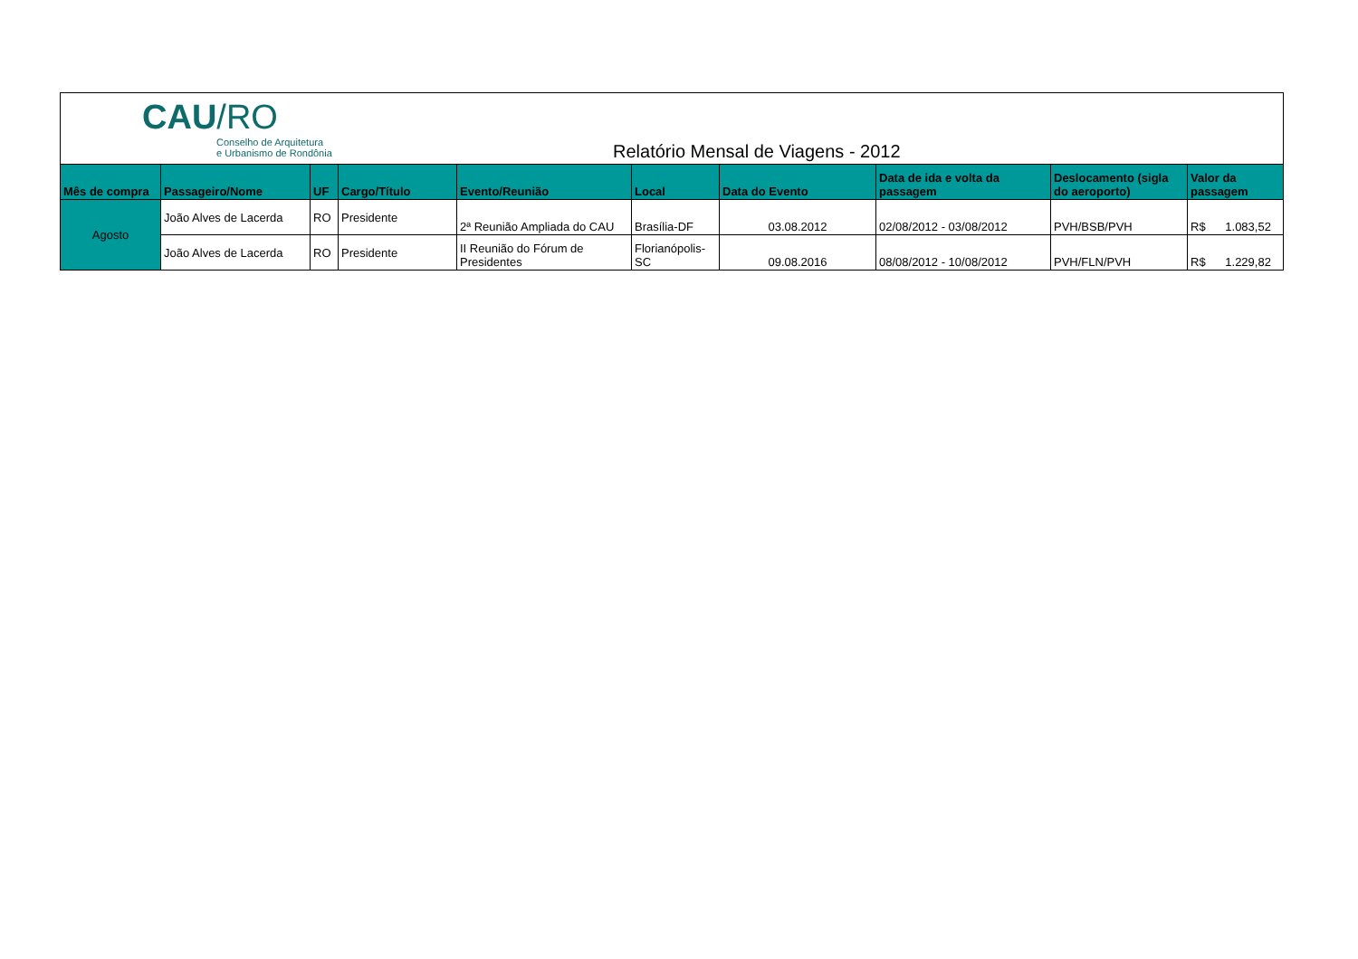CAU/RO
Conselho de Arquitetura
e Urbanismo de Rondônia
Relatório Mensal de Viagens - 2012
| Mês de compra | Passageiro/Nome | UF | Cargo/Título | Evento/Reunião | Local | Data do Evento | Data de ida e volta da passagem | Deslocamento (sigla do aeroporto) | Valor da passagem |
| --- | --- | --- | --- | --- | --- | --- | --- | --- | --- |
| Agosto | João Alves de Lacerda | RO | Presidente | 2ª Reunião Ampliada do CAU | Brasília-DF | 03.08.2012 | 02/08/2012 - 03/08/2012 | PVH/BSB/PVH | R$ 1.083,52 |
| | João Alves de Lacerda | RO | Presidente | II Reunião do Fórum de Presidentes | Florianópolis-SC | 09.08.2016 | 08/08/2012 - 10/08/2012 | PVH/FLN/PVH | R$ 1.229,82 |